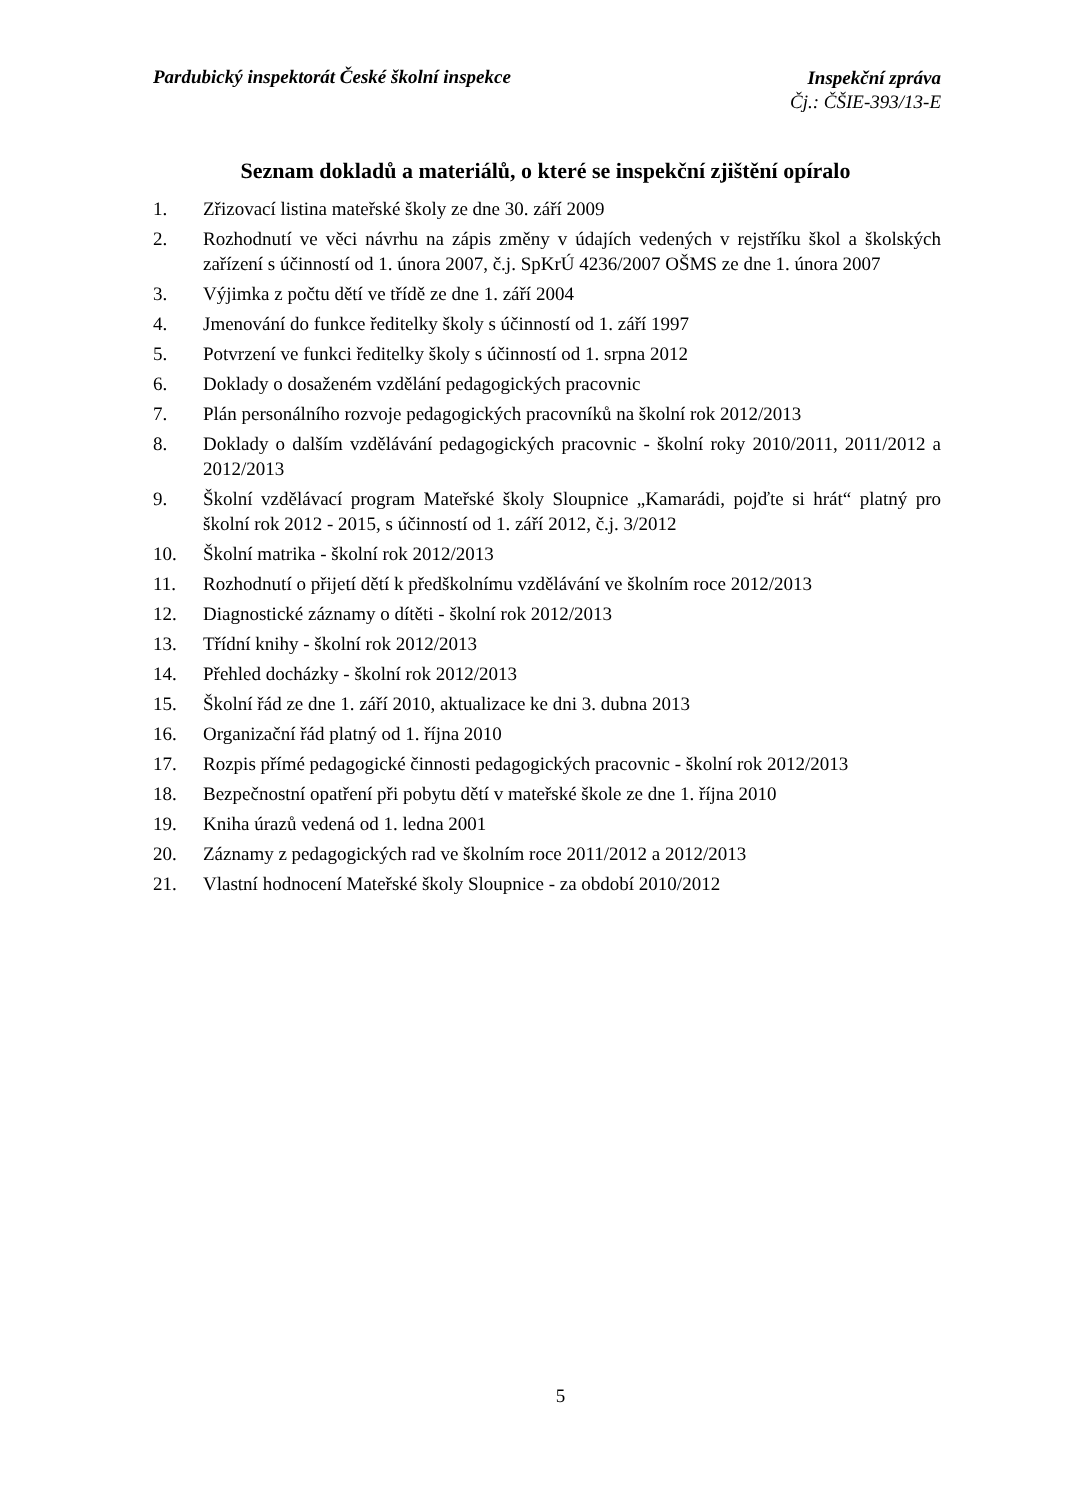Pardubický inspektorát České školní inspekce Inspekční zpráva
Čj.: ČŠIE-393/13-E
Seznam dokladů a materiálů, o které se inspekční zjištění opíralo
1. Zřizovací listina mateřské školy ze dne 30. září 2009
2. Rozhodnutí ve věci návrhu na zápis změny v údajích vedených v rejstříku škol a školských zařízení s účinností od 1. února 2007, č.j. SpKrÚ 4236/2007 OŠMS ze dne 1. února 2007
3. Výjimka z počtu dětí ve třídě ze dne 1. září 2004
4. Jmenování do funkce ředitelky školy s účinností od 1. září 1997
5. Potvrzení ve funkci ředitelky školy s účinností od 1. srpna 2012
6. Doklady o dosaženém vzdělání pedagogických pracovnic
7. Plán personálního rozvoje pedagogických pracovníků na školní rok 2012/2013
8. Doklady o dalším vzdělávání pedagogických pracovnic - školní roky 2010/2011, 2011/2012 a 2012/2013
9. Školní vzdělávací program Mateřské školy Sloupnice „Kamarádi, pojďte si hrát“ platný pro školní rok 2012 - 2015, s účinností od 1. září 2012, č.j. 3/2012
10. Školní matrika - školní rok 2012/2013
11. Rozhodnutí o přijetí dětí k předškolnímu vzdělávání ve školním roce 2012/2013
12. Diagnostické záznamy o dítěti - školní rok 2012/2013
13. Třídní knihy - školní rok 2012/2013
14. Přehled docházky - školní rok 2012/2013
15. Školní řád ze dne 1. září 2010, aktualizace ke dni 3. dubna 2013
16. Organizační řád platný od 1. října 2010
17. Rozpis přímé pedagogické činnosti pedagogických pracovnic - školní rok 2012/2013
18. Bezpečnostní opatření při pobytu dětí v mateřské škole ze dne 1. října 2010
19. Kniha úrazů vedená od 1. ledna 2001
20. Záznamy z pedagogických rad ve školním roce 2011/2012 a 2012/2013
21. Vlastní hodnocení Mateřské školy Sloupnice - za období 2010/2012
5